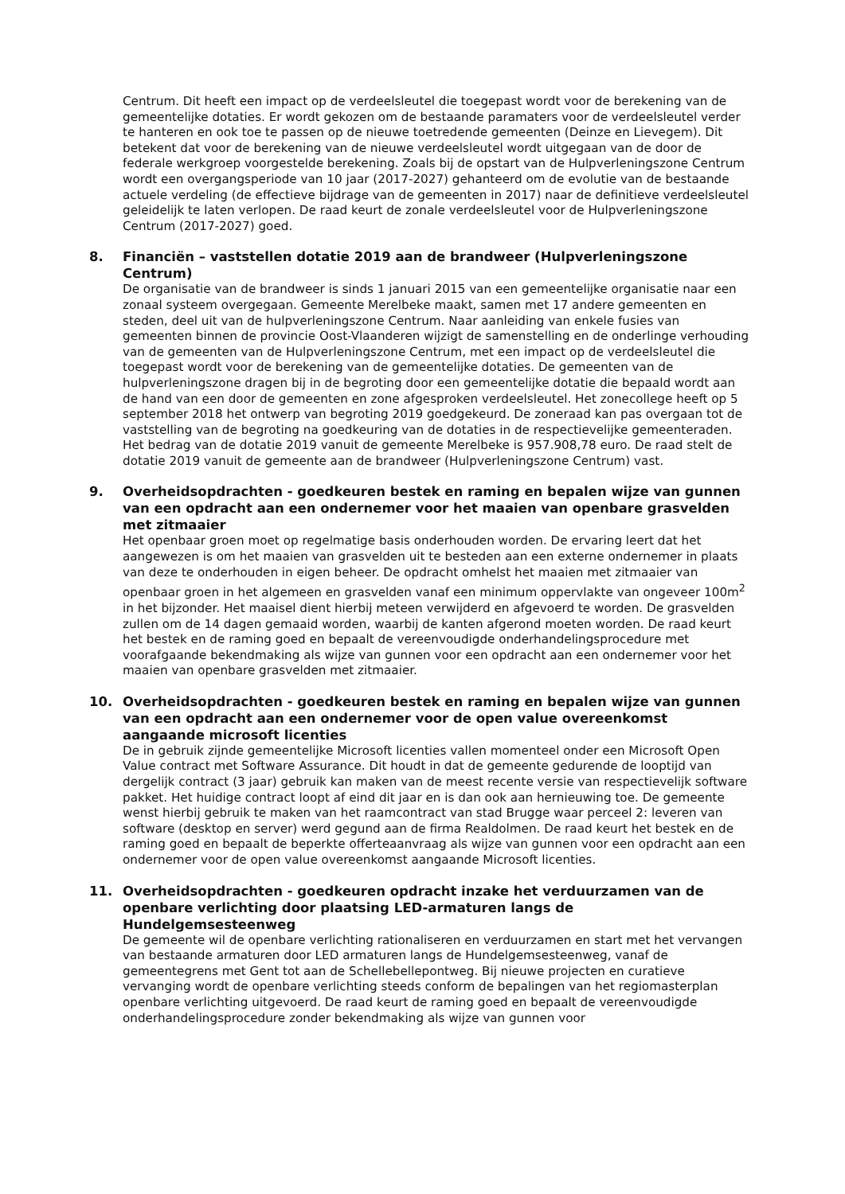Centrum. Dit heeft een impact op de verdeelsleutel die toegepast wordt voor de berekening van de gemeentelijke dotaties. Er wordt gekozen om de bestaande paramaters voor de verdeelsleutel verder te hanteren en ook toe te passen op de nieuwe toetredende gemeenten (Deinze en Lievegem). Dit betekent dat voor de berekening van de nieuwe verdeelsleutel wordt uitgegaan van de door de federale werkgroep voorgestelde berekening. Zoals bij de opstart van de Hulpverleningszone Centrum wordt een overgangsperiode van 10 jaar (2017-2027) gehanteerd om de evolutie van de bestaande actuele verdeling (de effectieve bijdrage van de gemeenten in 2017) naar de definitieve verdeelsleutel geleidelijk te laten verlopen. De raad keurt de zonale verdeelsleutel voor de Hulpverleningszone Centrum (2017-2027) goed.
8. Financiën – vaststellen dotatie 2019 aan de brandweer (Hulpverleningszone Centrum)
De organisatie van de brandweer is sinds 1 januari 2015 van een gemeentelijke organisatie naar een zonaal systeem overgegaan. Gemeente Merelbeke maakt, samen met 17 andere gemeenten en steden, deel uit van de hulpverleningszone Centrum. Naar aanleiding van enkele fusies van gemeenten binnen de provincie Oost-Vlaanderen wijzigt de samenstelling en de onderlinge verhouding van de gemeenten van de Hulpverleningszone Centrum, met een impact op de verdeelsleutel die toegepast wordt voor de berekening van de gemeentelijke dotaties. De gemeenten van de hulpverleningszone dragen bij in de begroting door een gemeentelijke dotatie die bepaald wordt aan de hand van een door de gemeenten en zone afgesproken verdeelsleutel. Het zonecollege heeft op 5 september 2018 het ontwerp van begroting 2019 goedgekeurd. De zoneraad kan pas overgaan tot de vaststelling van de begroting na goedkeuring van de dotaties in de respectievelijke gemeenteraden. Het bedrag van de dotatie 2019 vanuit de gemeente Merelbeke is 957.908,78 euro. De raad stelt de dotatie 2019 vanuit de gemeente aan de brandweer (Hulpverleningszone Centrum) vast.
9. Overheidsopdrachten - goedkeuren bestek en raming en bepalen wijze van gunnen van een opdracht aan een ondernemer voor het maaien van openbare grasvelden met zitmaaier
Het openbaar groen moet op regelmatige basis onderhouden worden. De ervaring leert dat het aangewezen is om het maaien van grasvelden uit te besteden aan een externe ondernemer in plaats van deze te onderhouden in eigen beheer. De opdracht omhelst het maaien met zitmaaier van openbaar groen in het algemeen en grasvelden vanaf een minimum oppervlakte van ongeveer 100m<sup>2</sup> in het bijzonder. Het maaisel dient hierbij meteen verwijderd en afgevoerd te worden. De grasvelden zullen om de 14 dagen gemaaid worden, waarbij de kanten afgerond moeten worden. De raad keurt het bestek en de raming goed en bepaalt de vereenvoudigde onderhandelingsprocedure met voorafgaande bekendmaking als wijze van gunnen voor een opdracht aan een ondernemer voor het maaien van openbare grasvelden met zitmaaier.
10. Overheidsopdrachten - goedkeuren bestek en raming en bepalen wijze van gunnen van een opdracht aan een ondernemer voor de open value overeenkomst aangaande microsoft licenties
De in gebruik zijnde gemeentelijke Microsoft licenties vallen momenteel onder een Microsoft Open Value contract met Software Assurance. Dit houdt in dat de gemeente gedurende de looptijd van dergelijk contract (3 jaar) gebruik kan maken van de meest recente versie van respectievelijk software pakket. Het huidige contract loopt af eind dit jaar en is dan ook aan hernieuwing toe. De gemeente wenst hierbij gebruik te maken van het raamcontract van stad Brugge waar perceel 2: leveren van software (desktop en server) werd gegund aan de firma Realdolmen. De raad keurt het bestek en de raming goed en bepaalt de beperkte offerteaanvraag als wijze van gunnen voor een opdracht aan een ondernemer voor de open value overeenkomst aangaande Microsoft licenties.
11. Overheidsopdrachten - goedkeuren opdracht inzake het verduurzamen van de openbare verlichting door plaatsing LED-armaturen langs de Hundelgemsesteenweg
De gemeente wil de openbare verlichting rationaliseren en verduurzamen en start met het vervangen van bestaande armaturen door LED armaturen langs de Hundelgemsesteenweg, vanaf de gemeentegrens met Gent tot aan de Schellebellepontweg. Bij nieuwe projecten en curatieve vervanging wordt de openbare verlichting steeds conform de bepalingen van het regiomasterplan openbare verlichting uitgevoerd. De raad keurt de raming goed en bepaalt de vereenvoudigde onderhandelingsprocedure zonder bekendmaking als wijze van gunnen voor